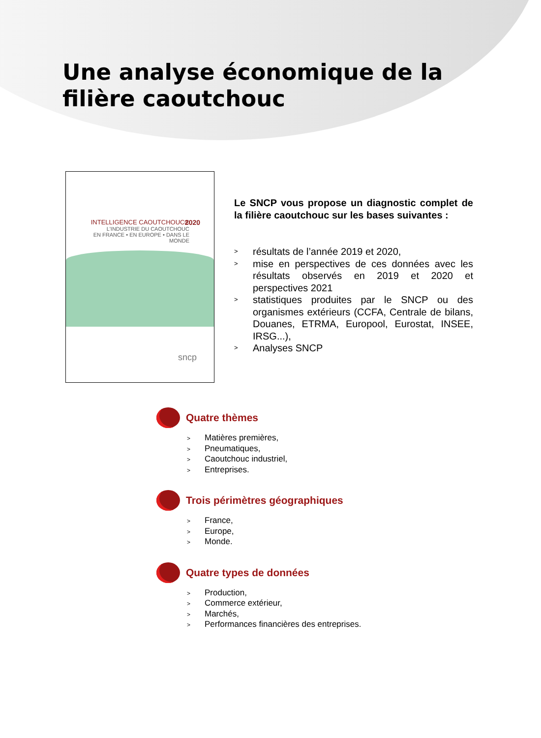Une analyse économique de la
filière caoutchouc
INTELLIGENCE CAOUTCHOUC®
L'INDUSTRIE DU CAOUTCHOUC
EN FRANCE • EN EUROPE • DANS LE MONDE
2020
sncp
Le SNCP vous propose un diagnostic complet de la filière caoutchouc sur les bases suivantes :
> résultats de l’année 2019 et 2020,
> mise en perspectives de ces données avec les résultats observés en 2019 et 2020 et perspectives 2021
> statistiques produites par le SNCP ou des organismes extérieurs (CCFA, Centrale de bilans, Douanes, ETRMA, Europool, Eurostat, INSEE, IRSG...),
> Analyses SNCP
Quatre thèmes
> Matières premières,
> Pneumatiques,
> Caoutchouc industriel,
> Entreprises.
Trois périmètres géographiques
> France,
> Europe,
> Monde.
Quatre types de données
> Production,
> Commerce extérieur,
> Marchés,
> Performances financières des entreprises.